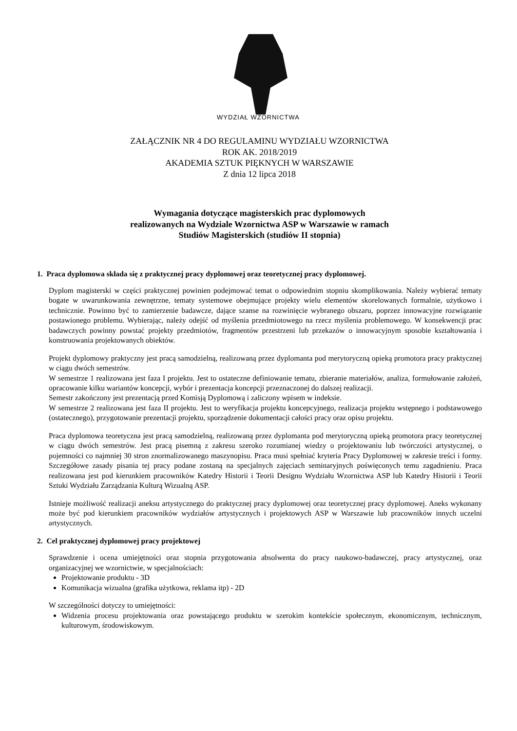WYDZIAŁ WZORNICTWA
ZAŁĄCZNIK NR 4 DO REGULAMINU WYDZIAŁU WZORNICTWA
ROK AK. 2018/2019
AKADEMIA SZTUK PIĘKNYCH W WARSZAWIE
Z dnia 12 lipca 2018
Wymagania dotyczące magisterskich prac dyplomowych
realizowanych na Wydziale Wzornictwa ASP w Warszawie w ramach
Studiów Magisterskich (studiów II stopnia)
1. Praca dyplomowa składa się z praktycznej pracy dyplomowej oraz teoretycznej pracy dyplomowej.
Dyplom magisterski w części praktycznej powinien podejmować temat o odpowiednim stopniu skomplikowania. Należy wybierać tematy bogate w uwarunkowania zewnętrzne, tematy systemowe obejmujące projekty wielu elementów skorelowanych formalnie, użytkowo i technicznie. Powinno być to zamierzenie badawcze, dające szanse na rozwinięcie wybranego obszaru, poprzez innowacyjne rozwiązanie postawionego problemu. Wybierając, należy odejść od myślenia przedmiotowego na rzecz myślenia problemowego. W konsekwencji prac badawczych powinny powstać projekty przedmiotów, fragmentów przestrzeni lub przekazów o innowacyjnym sposobie kształtowania i konstruowania projektowanych obiektów.
Projekt dyplomowy praktyczny jest pracą samodzielną, realizowaną przez dyplomanta pod merytoryczną opieką promotora pracy praktycznej w ciągu dwóch semestrów.
W semestrze 1 realizowana jest faza I projektu. Jest to ostateczne definiowanie tematu, zbieranie materiałów, analiza, formułowanie założeń, opracowanie kilku wariantów koncepcji, wybór i prezentacja koncepcji przeznaczonej do dalszej realizacji.
Semestr zakończony jest prezentacją przed Komisją Dyplomową i zaliczony wpisem w indeksie.
W semestrze 2 realizowana jest faza II projektu. Jest to weryfikacja projektu koncepcyjnego, realizacja projektu wstępnego i podstawowego (ostatecznego), przygotowanie prezentacji projektu, sporządzenie dokumentacji całości pracy oraz opisu projektu.
Praca dyplomowa teoretyczna jest pracą samodzielną, realizowaną przez dyplomanta pod merytoryczną opieką promotora pracy teoretycznej w ciągu dwóch semestrów. Jest pracą pisemną z zakresu szeroko rozumianej wiedzy o projektowaniu lub twórczości artystycznej, o pojemności co najmniej 30 stron znormalizowanego maszynopisu. Praca musi spełniać kryteria Pracy Dyplomowej w zakresie treści i formy. Szczegółowe zasady pisania tej pracy podane zostaną na specjalnych zajęciach seminaryjnych poświęconych temu zagadnieniu. Praca realizowana jest pod kierunkiem pracowników Katedry Historii i Teorii Designu Wydziału Wzornictwa ASP lub Katedry Historii i Teorii Sztuki Wydziału Zarządzania Kulturą Wizualną ASP.
Istnieje możliwość realizacji aneksu artystycznego do praktycznej pracy dyplomowej oraz teoretycznej pracy dyplomowej. Aneks wykonany może być pod kierunkiem pracowników wydziałów artystycznych i projektowych ASP w Warszawie lub pracowników innych uczelni artystycznych.
2. Cel praktycznej dyplomowej pracy projektowej
Sprawdzenie i ocena umiejętności oraz stopnia przygotowania absolwenta do pracy naukowo-badawczej, pracy artystycznej, oraz organizacyjnej we wzornictwie, w specjalnościach:
Projektowanie produktu - 3D
Komunikacja wizualna (grafika użytkowa, reklama itp) - 2D
W szczególności dotyczy to umiejętności:
Widzenia procesu projektowania oraz powstającego produktu w szerokim kontekście społecznym, ekonomicznym, technicznym, kulturowym, środowiskowym.